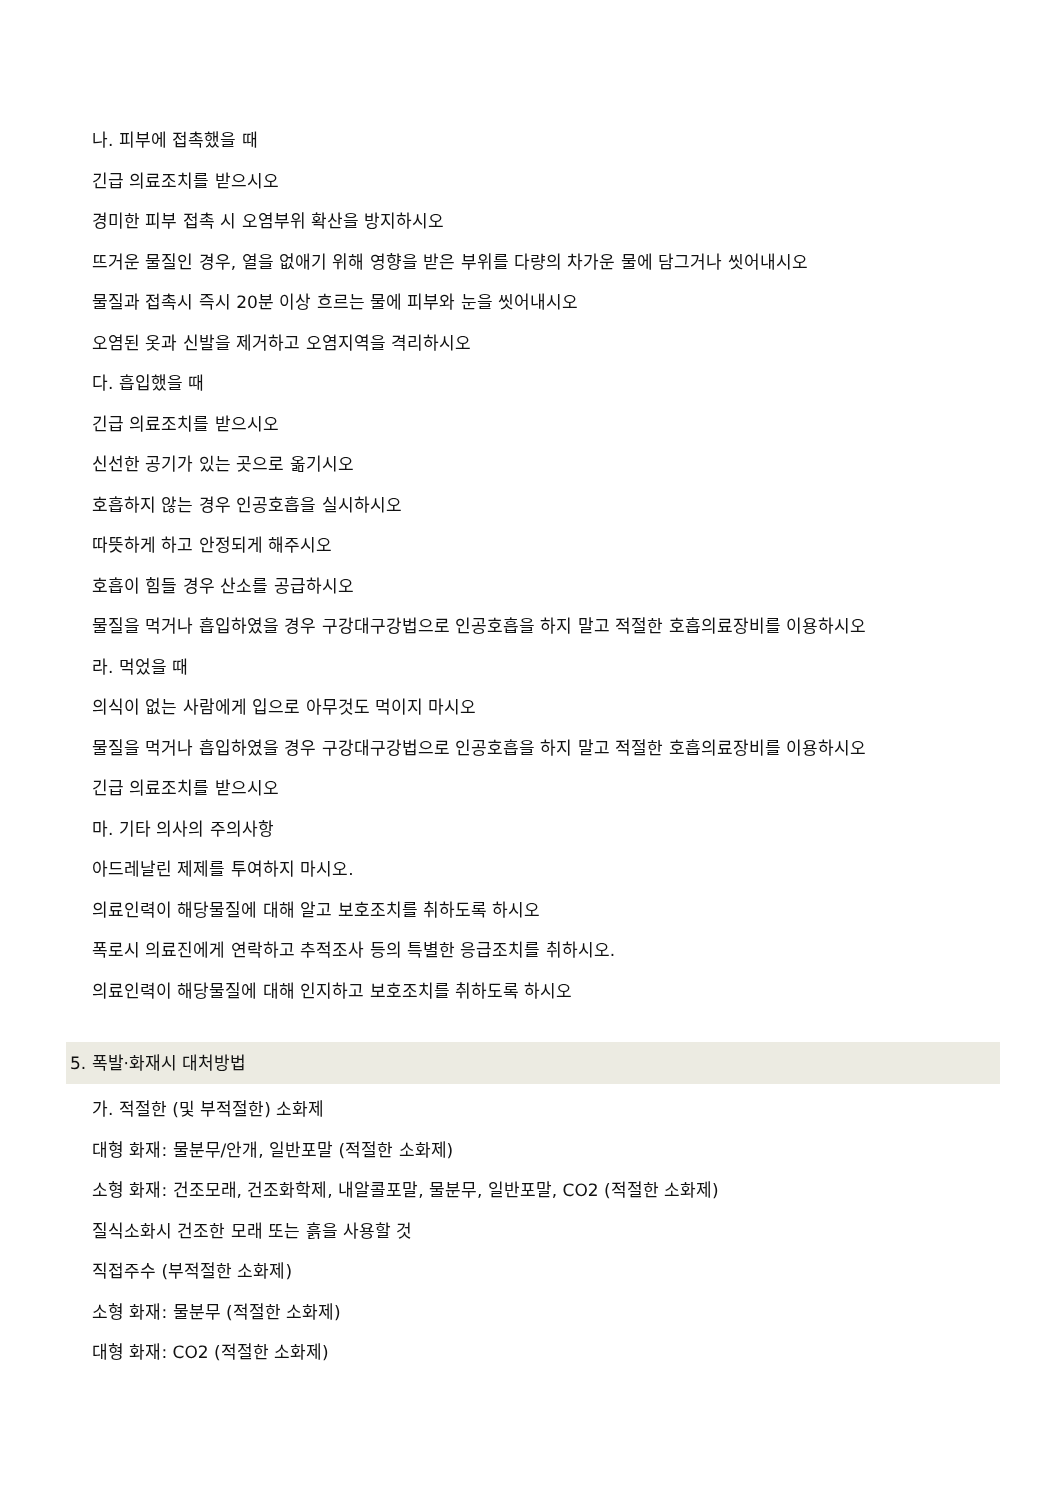나. 피부에 접촉했을 때
긴급 의료조치를 받으시오
경미한 피부 접촉 시 오염부위 확산을 방지하시오
뜨거운 물질인 경우, 열을 없애기 위해 영향을 받은 부위를 다량의 차가운 물에 담그거나 씻어내시오
물질과 접촉시 즉시 20분 이상 흐르는 물에 피부와 눈을 씻어내시오
오염된 옷과 신발을 제거하고 오염지역을 격리하시오
다. 흡입했을 때
긴급 의료조치를 받으시오
신선한 공기가 있는 곳으로 옮기시오
호흡하지 않는 경우 인공호흡을 실시하시오
따뜻하게 하고 안정되게 해주시오
호흡이 힘들 경우 산소를 공급하시오
물질을 먹거나 흡입하였을 경우 구강대구강법으로 인공호흡을 하지 말고 적절한 호흡의료장비를 이용하시오
라. 먹었을 때
의식이 없는 사람에게 입으로 아무것도 먹이지 마시오
물질을 먹거나 흡입하였을 경우 구강대구강법으로 인공호흡을 하지 말고 적절한 호흡의료장비를 이용하시오
긴급 의료조치를 받으시오
마. 기타 의사의 주의사항
아드레날린 제제를 투여하지 마시오.
의료인력이 해당물질에 대해 알고 보호조치를 취하도록 하시오
폭로시 의료진에게 연락하고 추적조사 등의 특별한 응급조치를 취하시오.
의료인력이 해당물질에 대해 인지하고 보호조치를 취하도록 하시오
5. 폭발·화재시 대처방법
가. 적절한 (및 부적절한) 소화제
대형 화재: 물분무/안개, 일반포말 (적절한 소화제)
소형 화재: 건조모래, 건조화학제, 내알콜포말, 물분무, 일반포말, CO2 (적절한 소화제)
질식소화시 건조한 모래 또는 흙을 사용할 것
직접주수 (부적절한 소화제)
소형 화재: 물분무 (적절한 소화제)
대형 화재: CO2 (적절한 소화제)